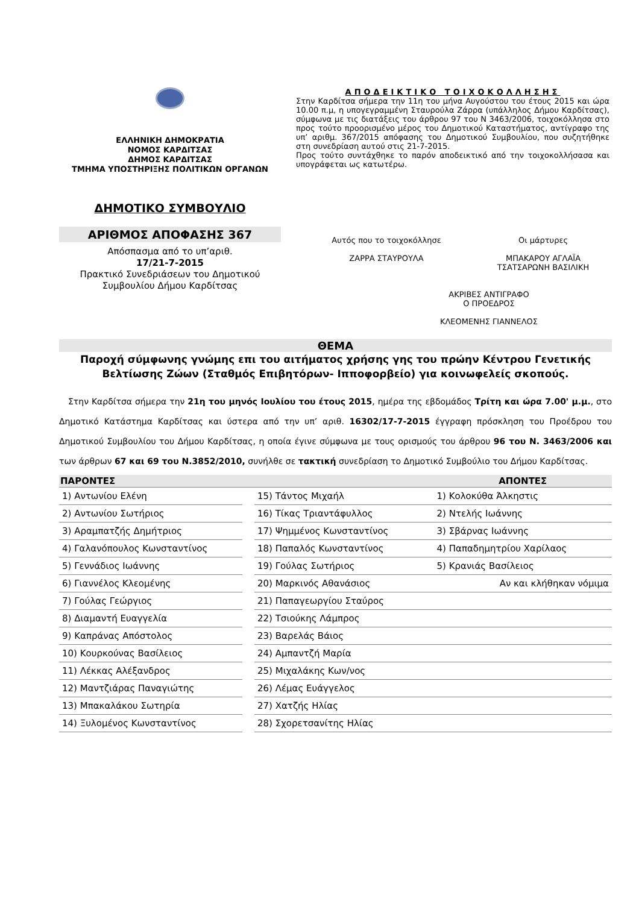ΕΛΛΗΝΙΚΗ ΔΗΜΟΚΡΑΤΙΑ
ΝΟΜΟΣ ΚΑΡΔΙΤΣΑΣ
ΔΗΜΟΣ ΚΑΡΔΙΤΣΑΣ
ΤΜΗΜΑ ΥΠΟΣΤΗΡΙΞΗΣ ΠΟΛΙΤΙΚΩΝ ΟΡΓΑΝΩΝ
ΔΗΜΟΤΙΚΟ ΣΥΜΒΟΥΛΙΟ
ΑΡΙΘΜΟΣ ΑΠΟΦΑΣΗΣ 367
Απόσπασμα από το υπ’αριθ.
17/21-7-2015
Πρακτικό Συνεδριάσεων του Δημοτικού Συμβουλίου Δήμου Καρδίτσας
ΑΠΟΔΕΙΚΤΙΚΟ ΤΟΙΧΟΚΟΛΛΗΣΗΣ
Στην Καρδίτσα σήμερα την 11η του μήνα Αυγούστου του έτους 2015 και ώρα 10.00 π.μ, η υπογεγραμμένη Σταυρούλα Ζάρρα (υπάλληλος Δήμου Καρδίτσας), σύμφωνα με τις διατάξεις του άρθρου 97 του Ν 3463/2006, τοιχοκόλλησα στο προς τούτο προορισμένο μέρος του Δημοτικού Καταστήματος, αντίγραφο της υπ’ αριθμ. 367/2015 απόφασης του Δημοτικού Συμβουλίου, που συζητήθηκε στη συνεδρίαση αυτού στις 21-7-2015.
Προς τούτο συντάχθηκε το παρόν αποδεικτικό από την τοιχοκολλήσασα και υπογράφεται ως κατωτέρω.
Αυτός που το τοιχοκόλλησε
ΖΑΡΡΑ ΣΤΑΥΡΟΥΛΑ
Οι μάρτυρες
ΜΠΑΚΑΡΟΥ ΑΓΛΑΪΑ
ΤΣΑΤΣΑΡΩΝΗ ΒΑΣΙΛΙΚΗ
ΑΚΡΙΒΕΣ ΑΝΤΙΓΡΑΦΟ
Ο ΠΡΟΕΔΡΟΣ
ΚΛΕΟΜΕΝΗΣ ΓΙΑΝΝΕΛΟΣ
ΘΕΜΑ
Παροχή σύμφωνης γνώμης επι του αιτήματος χρήσης γης του πρώην Κέντρου Γενετικής Βελτίωσης Ζώων (Σταθμός Επιβητόρων- Ιπποφορβείο) για κοινωφελείς σκοπούς.
Στην Καρδίτσα σήμερα την 21η του μηνός Ιουλίου του έτους 2015, ημέρα της εβδομάδος Τρίτη και ώρα 7.00' μ.μ., στο Δημοτικό Κατάστημα Καρδίτσας και ύστερα από την υπ’ αριθ. 16302/17-7-2015 έγγραφη πρόσκληση του Προέδρου του Δημοτικού Συμβουλίου του Δήμου Καρδίτσας, η οποία έγινε σύμφωνα με τους ορισμούς του άρθρου 96 του Ν. 3463/2006 και των άρθρων 67 και 69 του Ν.3852/2010, συνήλθε σε τακτική συνεδρίαση το Δημοτικό Συμβούλιο του Δήμου Καρδίτσας.
| ΠΑΡΟΝΤΕΣ | | | ΑΠΟΝΤΕΣ |
| --- | --- | --- | --- |
| 1) Αντωνίου Ελένη | | 15) Τάντος Μιχαήλ | 1) Κολοκύθα Άλκηστις |
| 2) Αντωνίου Σωτήριος | | 16) Τίκας Τριαντάφυλλος | 2) Ντελής Ιωάννης |
| 3) Αραμπατζής Δημήτριος | | 17) Ψημμένος Κωνσταντίνος | 3) Σβάρνας Ιωάννης |
| 4) Γαλανόπουλος Κωνσταντίνος | | 18) Παπαλός Κωνσταντίνος | 4) Παπαδημητρίου Χαρίλαος |
| 5) Γεννάδιος Ιωάννης | | 19) Γούλας Σωτήριος | 5) Κρανιάς Βασίλειος |
| 6) Γιαννέλος Κλεομένης | | 20) Μαρκινός Αθανάσιος | Αν και κλήθηκαν νόμιμα |
| 7) Γούλας Γεώργιος | | 21) Παπαγεωργίου Σταύρος | |
| 8) Διαμαντή Ευαγγελία | | 22) Τσιούκης Λάμπρος | |
| 9) Καπράνας Απόστολος | | 23) Βαρελάς Βάιος | |
| 10) Κουρκούνας Βασίλειος | | 24) Αμπαντζή Μαρία | |
| 11) Λέκκας Αλέξανδρος | | 25) Μιχαλάκης Κων/νος | |
| 12) Μαντζιάρας Παναγιώτης | | 26) Λέμας Ευάγγελος | |
| 13) Μπακαλάκου Σωτηρία | | 27) Χατζής Ηλίας | |
| 14) Ξυλομένος Κωνσταντίνος | | 28) Σχορετσανίτης Ηλίας | |